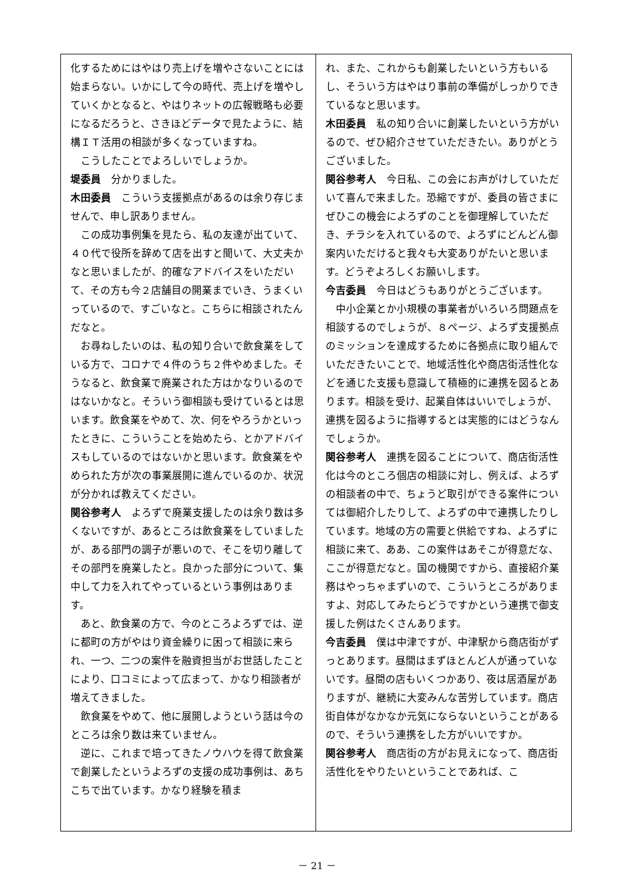化するためにはやはり売上げを増やさないことには始まらない。いかにして今の時代、売上げを増やしていくかとなると、やはりネットの広報戦略も必要になるだろうと、さきほどデータで見たように、結構ＩＴ活用の相談が多くなっていますね。
こうしたことでよろしいでしょうか。
堤委員　分かりました。
木田委員　こういう支援拠点があるのは余り存じませんで、申し訳ありません。
この成功事例集を見たら、私の友達が出ていて、４０代で役所を辞めて店を出すと聞いて、大丈夫かなと思いましたが、的確なアドバイスをいただいて、その方も今２店舗目の開業までいき、うまくいっているので、すごいなと。こちらに相談されたんだなと。
お尋ねしたいのは、私の知り合いで飲食業をしている方で、コロナで４件のうち２件やめました。そうなると、飲食業で廃業された方はかなりいるのではないかなと。そういう御相談も受けているとは思います。飲食業をやめて、次、何をやろうかといったときに、こういうことを始めたら、とかアドバイスもしているのではないかと思います。飲食業をやめられた方が次の事業展開に進んでいるのか、状況が分かれば教えてください。
関谷参考人　よろずで廃業支援したのは余り数は多くないですが、あるところは飲食業をしていましたが、ある部門の調子が悪いので、そこを切り離してその部門を廃業したと。良かった部分について、集中して力を入れてやっているという事例はあります。
あと、飲食業の方で、今のところよろずでは、逆に都町の方がやはり資金繰りに困って相談に来られ、一つ、二つの案件を融資担当がお世話したことにより、口コミによって広まって、かなり相談者が増えてきました。
飲食業をやめて、他に展開しようという話は今のところは余り数は来ていません。
逆に、これまで培ってきたノウハウを得て飲食業で創業したというよろずの支援の成功事例は、あちこちで出ています。かなり経験を積ま
れ、また、これからも創業したいという方もいるし、そういう方はやはり事前の準備がしっかりできているなと思います。
木田委員　私の知り合いに創業したいという方がいるので、ぜひ紹介させていただきたい。ありがとうございました。
関谷参考人　今日私、この会にお声がけしていただいて喜んで来ました。恐縮ですが、委員の皆さまにぜひこの機会によろずのことを御理解していただき、チラシを入れているので、よろずにどんどん御案内いただけると我々も大変ありがたいと思います。どうぞよろしくお願いします。
今吉委員　今日はどうもありがとうございます。
中小企業とか小規模の事業者がいろいろ問題点を相談するのでしょうが、８ページ、よろず支援拠点のミッションを達成するために各拠点に取り組んでいただきたいことで、地域活性化や商店街活性化などを通じた支援も意識して積極的に連携を図るとあります。相談を受け、起業自体はいいでしょうが、連携を図るように指導するとは実態的にはどうなんでしょうか。
関谷参考人　連携を図ることについて、商店街活性化は今のところ個店の相談に対し、例えば、よろずの相談者の中で、ちょうど取引ができる案件については御紹介したりして、よろずの中で連携したりしています。地域の方の需要と供給ですね、よろずに相談に来て、ああ、この案件はあそこが得意だな、ここが得意だなと。国の機関ですから、直接紹介業務はやっちゃまずいので、こういうところがありますよ、対応してみたらどうですかという連携で御支援した例はたくさんあります。
今吉委員　僕は中津ですが、中津駅から商店街がずっとあります。昼間はまずほとんど人が通っていないです。昼間の店もいくつかあり、夜は居酒屋がありますが、継続に大変みんな苦労しています。商店街自体がなかなか元気にならないということがあるので、そういう連携をした方がいいですか。
関谷参考人　商店街の方がお見えになって、商店街活性化をやりたいということであれば、こ
－ 21 －